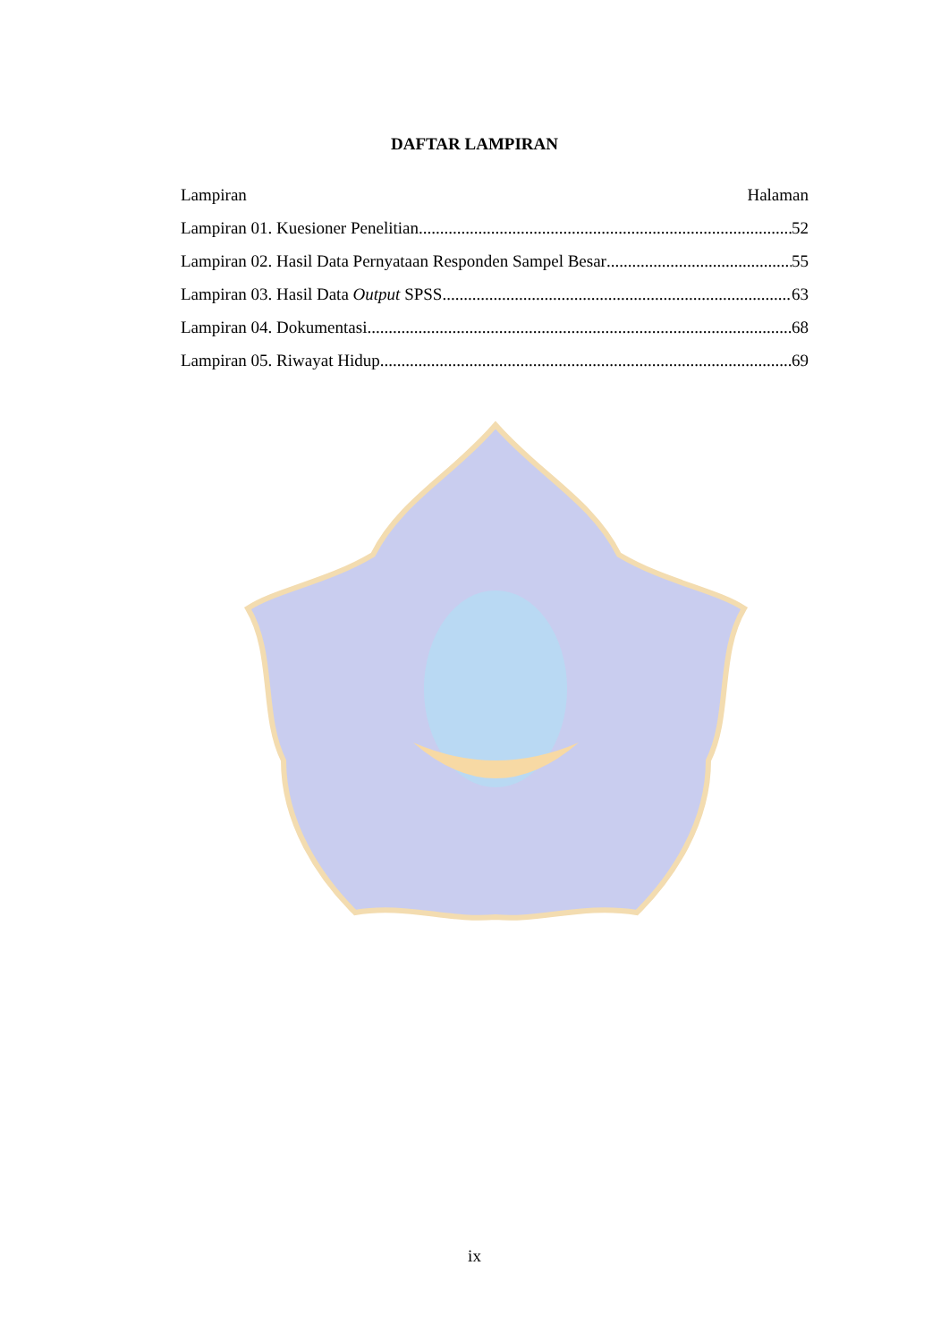DAFTAR LAMPIRAN
Lampiran Halaman
Lampiran 01. Kuesioner Penelitian 52
Lampiran 02. Hasil Data Pernyataan Responden Sampel Besar 55
Lampiran 03. Hasil Data Output SPSS 63
Lampiran 04. Dokumentasi 68
Lampiran 05. Riwayat Hidup 69
ix